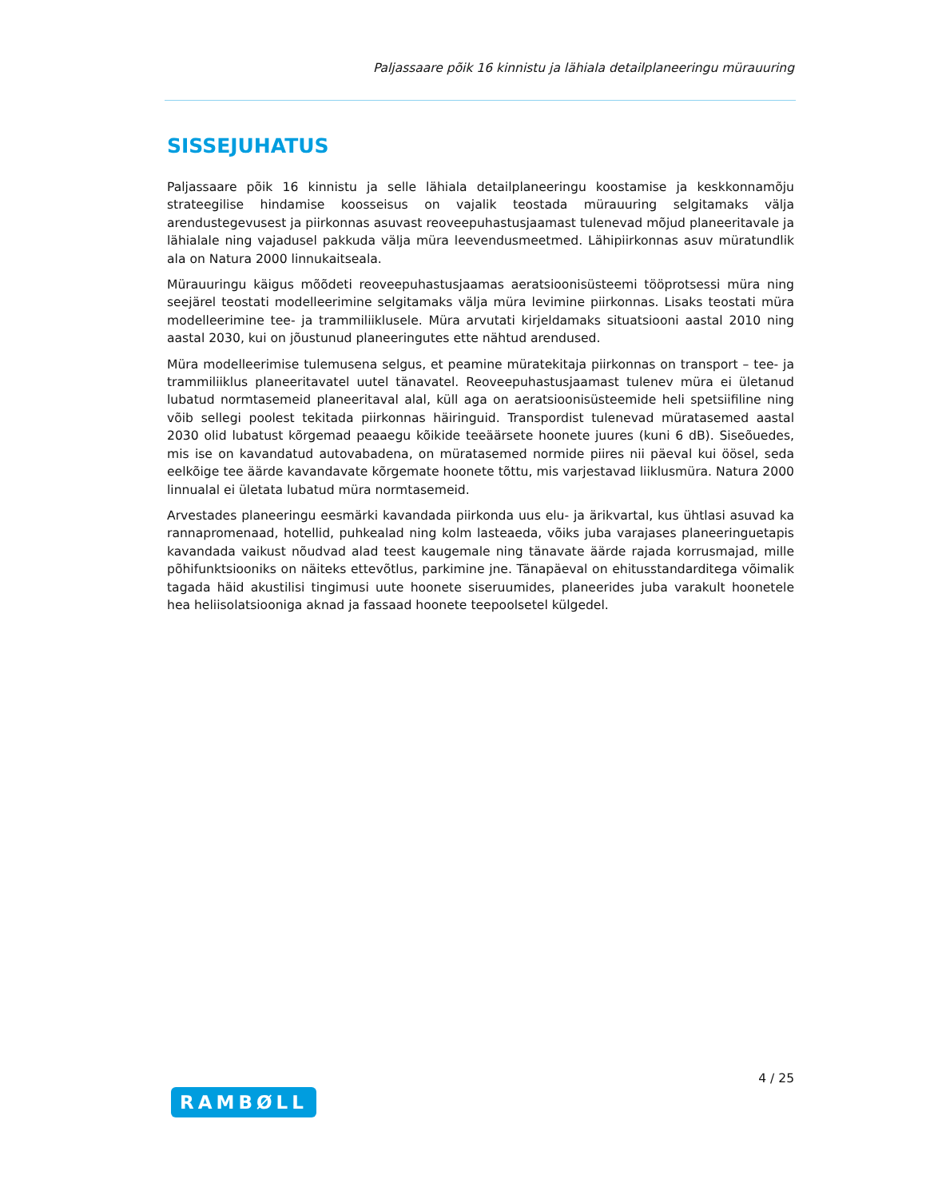Paljassaare põik 16 kinnistu ja lähiala detailplaneeringu mürauuring
SISSEJUHATUS
Paljassaare põik 16 kinnistu ja selle lähiala detailplaneeringu koostamise ja keskkonnamõju strateegilise hindamise koosseisus on vajalik teostada mürauuring selgitamaks välja arendustegevusest ja piirkonnas asuvast reoveepuhastusjaamast tulenevad mõjud planeeritavale ja lähialale ning vajadusel pakkuda välja müra leevendusmeetmed. Lähipiirkonnas asuv müratundlik ala on Natura 2000 linnukaitseala.
Mürauuringu käigus mõõdeti reoveepuhastusjaamas aeratsioonisüsteemi tööprotsessi müra ning seejärel teostati modelleerimine selgitamaks välja müra levimine piirkonnas. Lisaks teostati müra modelleerimine tee- ja trammiliiklusele. Müra arvutati kirjeldamaks situatsiooni aastal 2010 ning aastal 2030, kui on jõustunud planeeringutes ette nähtud arendused.
Müra modelleerimise tulemusena selgus, et peamine müratekitaja piirkonnas on transport – tee- ja trammiliiklus planeeritavatel uutel tänavatel. Reoveepuhastusjaamast tulenev müra ei ületanud lubatud normtasemeid planeeritaval alal, küll aga on aeratsioonisüsteemide heli spetsiifiline ning võib sellegi poolest tekitada piirkonnas häiringuid. Transpordist tulenevad müratasemed aastal 2030 olid lubatust kõrgemad peaaegu kõikide teeäärsete hoonete juures (kuni 6 dB). Siseõuedes, mis ise on kavandatud autovabadena, on müratasemed normide piires nii päeval kui öösel, seda eelkõige tee äärde kavandavate kõrgemate hoonete tõttu, mis varjestavad liiklusmüra. Natura 2000 linnualal ei ületata lubatud müra normtasemeid.
Arvestades planeeringu eesmärki kavandada piirkonda uus elu- ja ärikvartal, kus ühtlasi asuvad ka rannapromenaad, hotellid, puhkealad ning kolm lasteaeda, võiks juba varajases planeeringuetapis kavandada vaikust nõudvad alad teest kaugemale ning tänavate äärde rajada korrusmajad, mille põhifunktsiooniks on näiteks ettevõtlus, parkimine jne. Tänapäeval on ehitusstandarditega võimalik tagada häid akustilisi tingimusi uute hoonete siseruumides, planeerides juba varakult hoonetele hea heliisolatsiooniga aknad ja fassaad hoonete teepoolsetel külgedel.
4 / 25
RAMBØLL